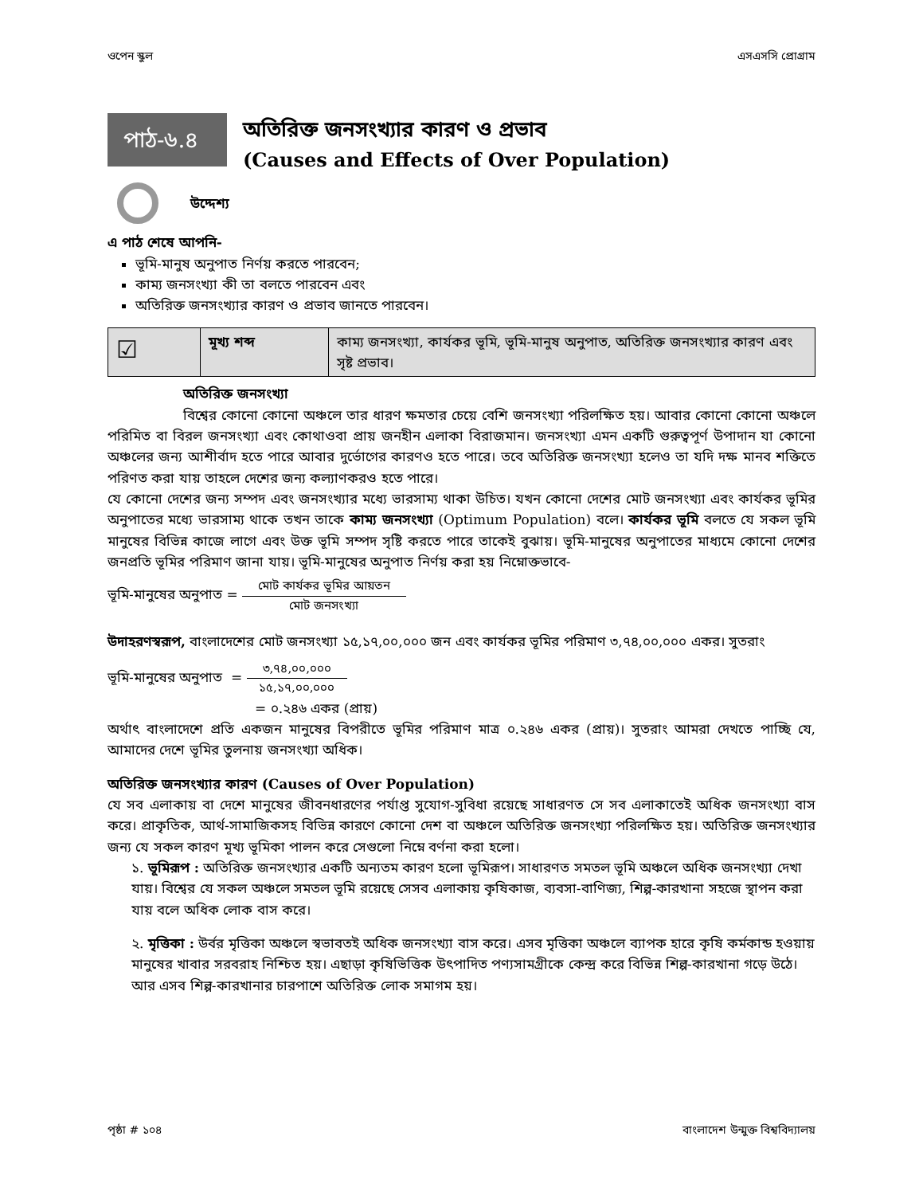ওপেন স্কুল এসএসসি প্রোগ্রাম
পাঠ-৬.৪
অতিরিক্ত জনসংখ্যার কারণ ও প্রভাব
(Causes and Effects of Over Population)
উদ্দেশ্য
এ পাঠ শেষে আপনি-
ভূমি-মানুষ অনুপাত নির্ণয় করতে পারবেন;
কাম্য জনসংখ্যা কী তা বলতে পারবেন এবং
অতিরিক্ত জনসংখ্যার কারণ ও প্রভাব জানতে পারবেন।
| ☑ | মূখ্য শব্দ | কাম্য জনসংখ্যা, কার্যকর ভূমি, ভূমি-মানুষ অনুপাত, অতিরিক্ত জনসংখ্যার কারণ এবং সৃষ্ট প্রভাব। |
অতিরিক্ত জনসংখ্যা
বিশ্বের কোনো কোনো অঞ্চলে তার ধারণ ক্ষমতার চেয়ে বেশি জনসংখ্যা পরিলক্ষিত হয়। আবার কোনো কোনো অঞ্চলে পরিমিত বা বিরল জনসংখ্যা এবং কোথাওবা প্রায় জনহীন এলাকা বিরাজমান। জনসংখ্যা এমন একটি গুরুত্বপূর্ণ উপাদান যা কোনো অঞ্চলের জন্য আশীর্বাদ হতে পারে আবার দুর্ভোগের কারণও হতে পারে। তবে অতিরিক্ত জনসংখ্যা হলেও তা যদি দক্ষ মানব শক্তিতে পরিণত করা যায় তাহলে দেশের জন্য কল্যাণকরও হতে পারে।
যে কোনো দেশের জন্য সম্পদ এবং জনসংখ্যার মধ্যে ভারসাম্য থাকা উচিত। যখন কোনো দেশের মোট জনসংখ্যা এবং কার্যকর ভূমির অনুপাতের মধ্যে ভারসাম্য থাকে তখন তাকে কাম্য জনসংখ্যা (Optimum Population) বলে। কার্যকর ভূমি বলতে যে সকল ভূমি মানুষের বিভিন্ন কাজে লাগে এবং উক্ত ভূমি সম্পদ সৃষ্টি করতে পারে তাকেই বুঝায়। ভূমি-মানুষের অনুপাতের মাধ্যমে কোনো দেশের জনপ্রতি ভূমির পরিমাণ জানা যায়। ভূমি-মানুষের অনুপাত নির্ণয় করা হয় নিম্নোক্তভাবে-
ভূমি-মানুষের অনুপাত = মোট কার্যকর ভূমির আয়তন মোট জনসংখ্যা
উদাহরণস্বরূপ, বাংলাদেশের মোট জনসংখ্যা ১৫,১৭,০০,০০০ জন এবং কার্যকর ভূমির পরিমাণ ৩,৭৪,০০,০০০ একর। সুতরাং
ভূমি-মানুষের অনুপাত = ৩,৭৪,০০,০০০ ১৫,১৭,০০,০০০
= ০.২৪৬ একর (প্রায়)
অর্থাৎ বাংলাদেশে প্রতি একজন মানুষের বিপরীতে ভূমির পরিমাণ মাত্র ০.২৪৬ একর (প্রায়)। সুতরাং আমরা দেখতে পাচ্ছি যে, আমাদের দেশে ভূমির তুলনায় জনসংখ্যা অধিক।
অতিরিক্ত জনসংখ্যার কারণ (Causes of Over Population)
যে সব এলাকায় বা দেশে মানুষের জীবনধারণের পর্যাপ্ত সুযোগ-সুবিধা রয়েছে সাধারণত সে সব এলাকাতেই অধিক জনসংখ্যা বাস করে। প্রাকৃতিক, আর্থ-সামাজিকসহ বিভিন্ন কারণে কোনো দেশ বা অঞ্চলে অতিরিক্ত জনসংখ্যা পরিলক্ষিত হয়। অতিরিক্ত জনসংখ্যার জন্য যে সকল কারণ মূখ্য ভূমিকা পালন করে সেগুলো নিম্নে বর্ণনা করা হলো।
১. ভূমিরূপ : অতিরিক্ত জনসংখ্যার একটি অন্যতম কারণ হলো ভূমিরূপ। সাধারণত সমতল ভূমি অঞ্চলে অধিক জনসংখ্যা দেখা যায়। বিশ্বের যে সকল অঞ্চলে সমতল ভূমি রয়েছে সেসব এলাকায় কৃষিকাজ, ব্যবসা-বাণিজ্য, শিল্প-কারখানা সহজে স্থাপন করা যায় বলে অধিক লোক বাস করে।
২. মৃত্তিকা : উর্বর মৃত্তিকা অঞ্চলে স্বভাবতই অধিক জনসংখ্যা বাস করে। এসব মৃত্তিকা অঞ্চলে ব্যাপক হারে কৃষি কর্মকান্ড হওয়ায় মানুষের খাবার সরবরাহ নিশ্চিত হয়। এছাড়া কৃষিভিত্তিক উৎপাদিত পণ্যসামগ্রীকে কেন্দ্র করে বিভিন্ন শিল্প-কারখানা গড়ে উঠে। আর এসব শিল্প-কারখানার চারপাশে অতিরিক্ত লোক সমাগম হয়।
পৃষ্ঠা # ১০৪ বাংলাদেশ উন্মুক্ত বিশ্ববিদ্যালয়